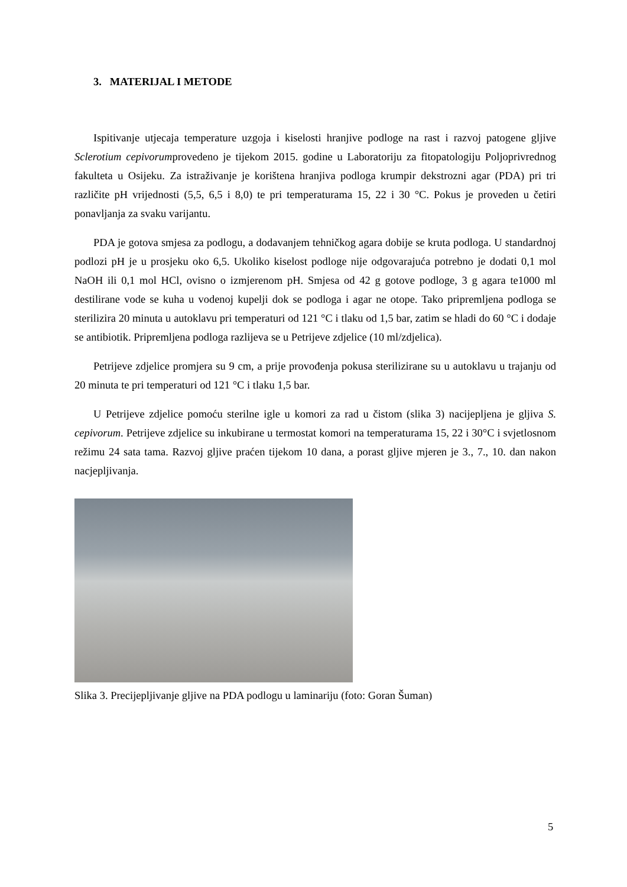3. MATERIJAL I METODE
Ispitivanje utjecaja temperature uzgoja i kiselosti hranjive podloge na rast i razvoj patogene gljive Sclerotium cepivorumprovedeno je tijekom 2015. godine u Laboratoriju za fitopatologiju Poljoprivrednog fakulteta u Osijeku. Za istraživanje je korištena hranjiva podloga krumpir dekstrozni agar (PDA) pri tri različite pH vrijednosti (5,5, 6,5 i 8,0) te pri temperaturama 15, 22 i 30 °C. Pokus je proveden u četiri ponavljanja za svaku varijantu.
PDA je gotova smjesa za podlogu, a dodavanjem tehničkog agara dobije se kruta podloga. U standardnoj podlozi pH je u prosjeku oko 6,5. Ukoliko kiselost podloge nije odgovarajuća potrebno je dodati 0,1 mol NaOH ili 0,1 mol HCl, ovisno o izmjerenom pH. Smjesa od 42 g gotove podloge, 3 g agara te1000 ml destilirane vode se kuha u vodenoj kupelji dok se podloga i agar ne otope. Tako pripremljena podloga se sterilizira 20 minuta u autoklavu pri temperaturi od 121 °C i tlaku od 1,5 bar, zatim se hladi do 60 °C i dodaje se antibiotik. Pripremljena podloga razlijeva se u Petrijeve zdjelice (10 ml/zdjelica).
Petrijeve zdjelice promjera su 9 cm, a prije provođenja pokusa sterilizirane su u autoklavu u trajanju od 20 minuta te pri temperaturi od 121 °C i tlaku 1,5 bar.
U Petrijeve zdjelice pomoću sterilne igle u komori za rad u čistom (slika 3) nacijepljena je gljiva S. cepivorum. Petrijeve zdjelice su inkubirane u termostat komori na temperaturama 15, 22 i 30°C i svjetlosnom režimu 24 sata tama. Razvoj gljive praćen tijekom 10 dana, a porast gljive mjeren je 3., 7., 10. dan nakon nacjepljivanja.
Slika 3. Precijepljivanje gljive na PDA podlogu u laminariju (foto: Goran Šuman)
5